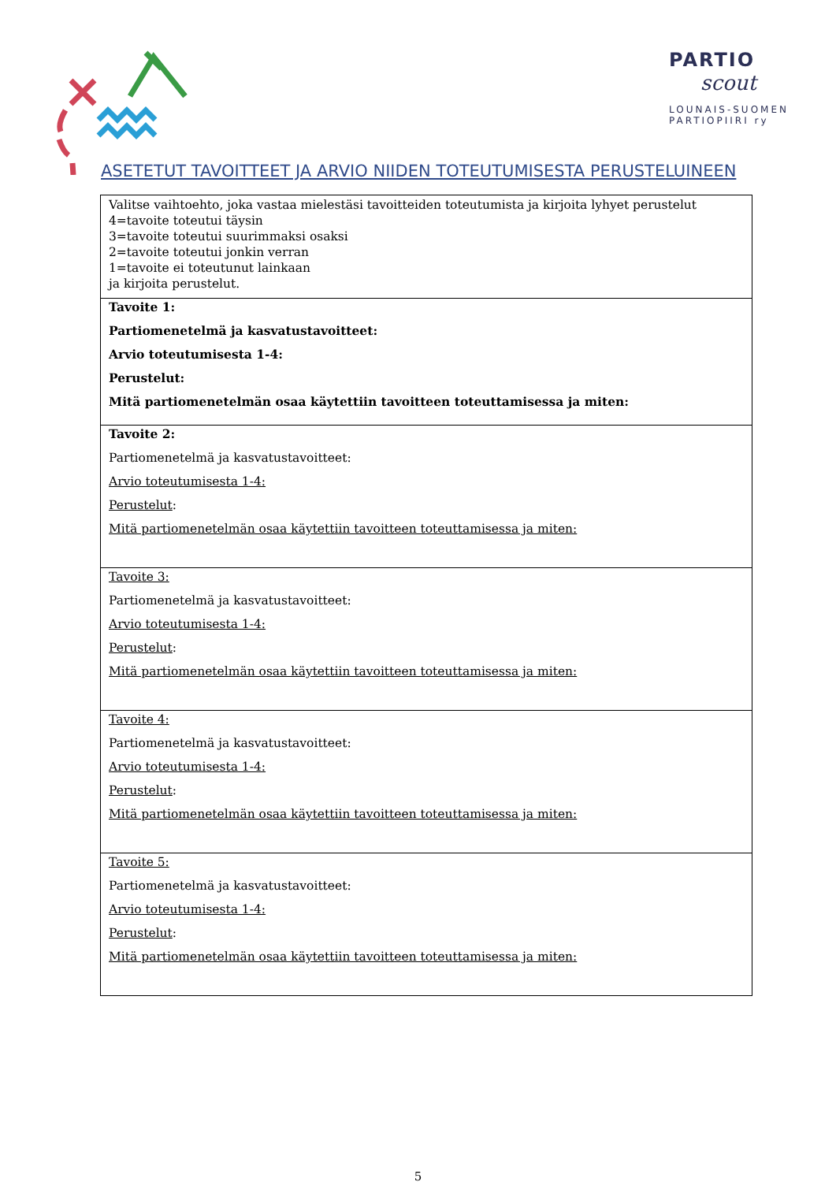PARTIO
scout
LOUNAIS-SUOMEN
PARTIOPIIRI ry
ASETETUT TAVOITTEET JA ARVIO NIIDEN TOTEUTUMISESTA PERUSTELUINEEN
| Valitse vaihtoehto, joka vastaa mielestäsi tavoitteiden toteutumista ja kirjoita lyhyet perustelut 4=tavoite toteutui täysin 3=tavoite toteutui suurimmaksi osaksi 2=tavoite toteutui jonkin verran 1=tavoite ei toteutunut lainkaan ja kirjoita perustelut. |
| Tavoite 1: Partiomenetelmä ja kasvatustavoitteet: Arvio toteutumisesta 1-4: Perustelut: Mitä partiomenetelmän osaa käytettiin tavoitteen toteuttamisessa ja miten: |
| Tavoite 2: Partiomenetelmä ja kasvatustavoitteet: Arvio toteutumisesta 1-4: Perustelut : Mitä partiomenetelmän osaa käytettiin tavoitteen toteuttamisessa ja miten: |
| Tavoite 3: Partiomenetelmä ja kasvatustavoitteet: Arvio toteutumisesta 1-4: Perustelut : Mitä partiomenetelmän osaa käytettiin tavoitteen toteuttamisessa ja miten: |
| Tavoite 4: Partiomenetelmä ja kasvatustavoitteet: Arvio toteutumisesta 1-4: Perustelut : Mitä partiomenetelmän osaa käytettiin tavoitteen toteuttamisessa ja miten: |
| Tavoite 5: Partiomenetelmä ja kasvatustavoitteet: Arvio toteutumisesta 1-4: Perustelut : Mitä partiomenetelmän osaa käytettiin tavoitteen toteuttamisessa ja miten: |
5